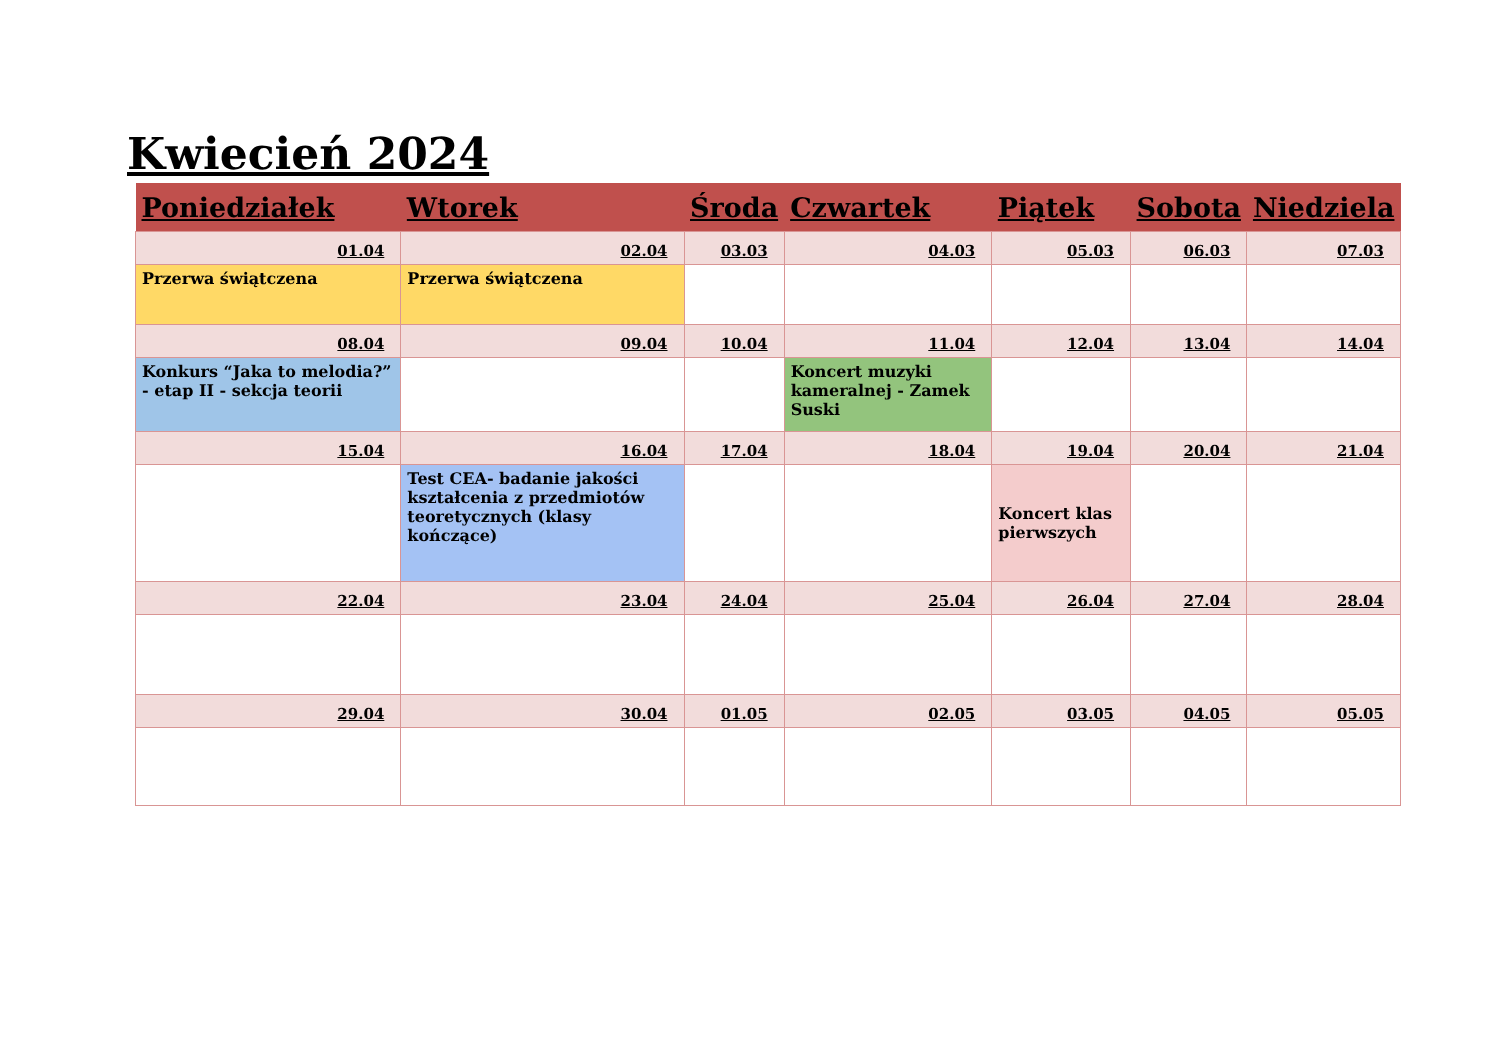Kwiecień 2024
| Poniedziałek | Wtorek | Środa | Czwartek | Piątek | Sobota | Niedziela |
| --- | --- | --- | --- | --- | --- | --- |
| 01.04 | 02.04 | 03.03 | 04.03 | 05.03 | 06.03 | 07.03 |
| Przerwa świątczena | Przerwa świątczena | | | | | |
| 08.04 | 09.04 | 10.04 | 11.04 | 12.04 | 13.04 | 14.04 |
| Konkurs “Jaka to melodia?” - etap II - sekcja teorii | | | Koncert muzyki kameralnej - Zamek Suski | | | |
| 15.04 | 16.04 | 17.04 | 18.04 | 19.04 | 20.04 | 21.04 |
| | Test CEA- badanie jakości kształcenia z przedmiotów teoretycznych (klasy kończące) | | | Koncert klas pierwszych | | |
| 22.04 | 23.04 | 24.04 | 25.04 | 26.04 | 27.04 | 28.04 |
| 29.04 | 30.04 | 01.05 | 02.05 | 03.05 | 04.05 | 05.05 |